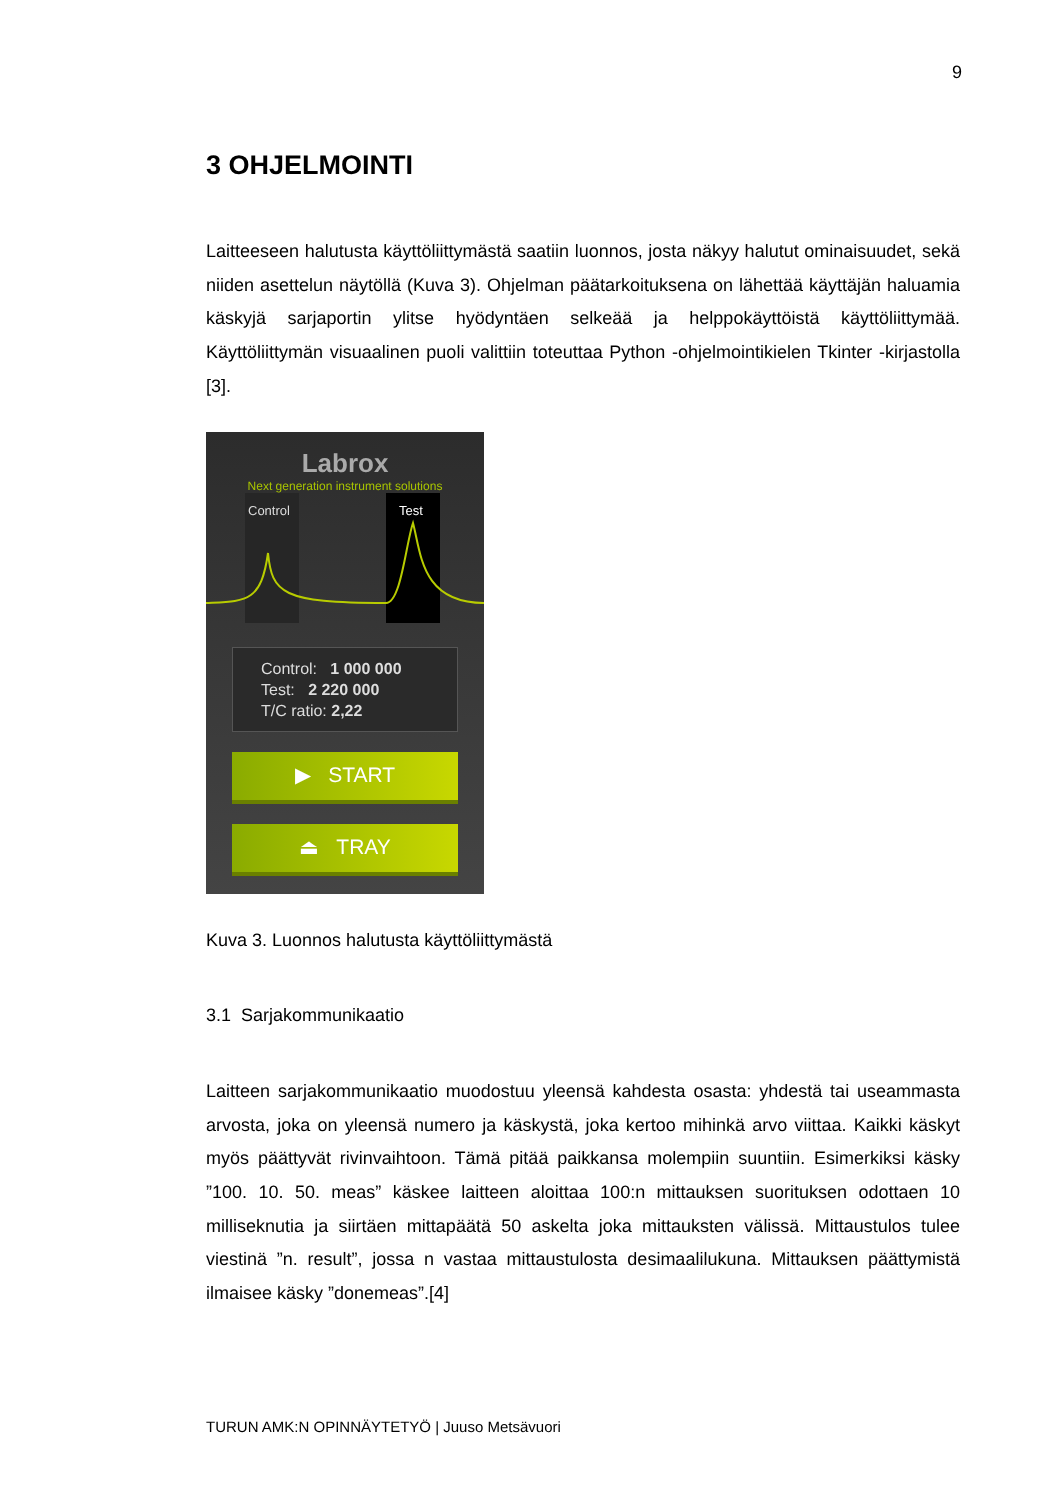9
3 OHJELMOINTI
Laitteeseen halutusta käyttöliittymästä saatiin luonnos, josta näkyy halutut ominaisuudet, sekä niiden asettelun näytöllä (Kuva 3). Ohjelman päätarkoituksena on lähettää käyttäjän haluamia käskyjä sarjaportin ylitse hyödyntäen selkeää ja helppokäyttöistä käyttöliittymää. Käyttöliittymän visuaalinen puoli valittiin toteuttaa Python -ohjelmointikielen Tkinter -kirjastolla [3].
Labrox
Next generation instrument solutions
Control
Test
Control: 1 000 000
Test: 2 220 000
T/C ratio: 2,22
▶ START
⏏ TRAY
Kuva 3. Luonnos halutusta käyttöliittymästä
3.1 Sarjakommunikaatio
Laitteen sarjakommunikaatio muodostuu yleensä kahdesta osasta: yhdestä tai useammasta arvosta, joka on yleensä numero ja käskystä, joka kertoo mihinkä arvo viittaa. Kaikki käskyt myös päättyvät rivinvaihtoon. Tämä pitää paikkansa molempiin suuntiin. Esimerkiksi käsky ”100. 10. 50. meas” käskee laitteen aloittaa 100:n mittauksen suorituksen odottaen 10 milliseknutia ja siirtäen mittapäätä 50 askelta joka mittauksten välissä. Mittaustulos tulee viestinä ”n. result”, jossa n vastaa mittaustulosta desimaalilukuna. Mittauksen päättymistä ilmaisee käsky ”donemeas”.[4]
TURUN AMK:N OPINNÄYTETYÖ | Juuso Metsävuori